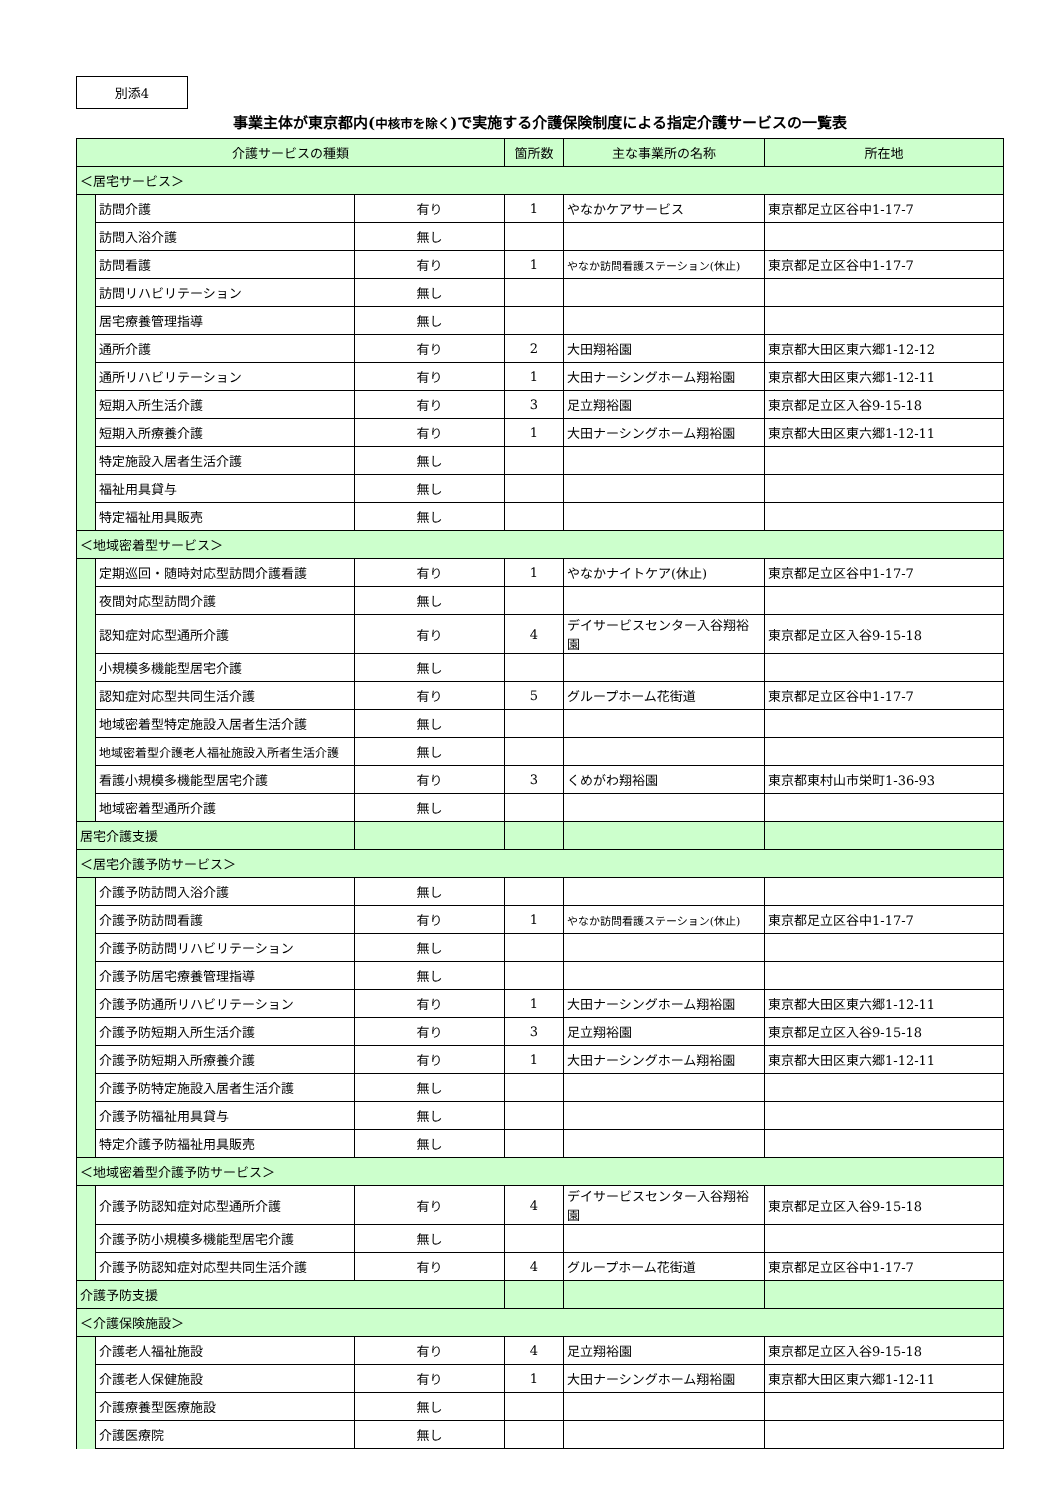別添4
事業主体が東京都内(中核市を除く)で実施する介護保険制度による指定介護サービスの一覧表
| 介護サービスの種類 | | | 箇所数 | 主な事業所の名称 | 所在地 |
| --- | --- | --- | --- | --- | --- |
| ＜居宅サービス＞ | | | | | |
| | 訪問介護 | 有り | 1 | やなかケアサービス | 東京都足立区谷中1-17-7 |
| | 訪問入浴介護 | 無し | | | |
| | 訪問看護 | 有り | 1 | やなか訪問看護ステーション(休止) | 東京都足立区谷中1-17-7 |
| | 訪問リハビリテーション | 無し | | | |
| | 居宅療養管理指導 | 無し | | | |
| | 通所介護 | 有り | 2 | 大田翔裕園 | 東京都大田区東六郷1-12-12 |
| | 通所リハビリテーション | 有り | 1 | 大田ナーシングホーム翔裕園 | 東京都大田区東六郷1-12-11 |
| | 短期入所生活介護 | 有り | 3 | 足立翔裕園 | 東京都足立区入谷9-15-18 |
| | 短期入所療養介護 | 有り | 1 | 大田ナーシングホーム翔裕園 | 東京都大田区東六郷1-12-11 |
| | 特定施設入居者生活介護 | 無し | | | |
| | 福祉用具貸与 | 無し | | | |
| | 特定福祉用具販売 | 無し | | | |
| ＜地域密着型サービス＞ | | | | | |
| | 定期巡回・随時対応型訪問介護看護 | 有り | 1 | やなかナイトケア(休止) | 東京都足立区谷中1-17-7 |
| | 夜間対応型訪問介護 | 無し | | | |
| | 認知症対応型通所介護 | 有り | 4 | デイサービスセンター入谷翔裕園 | 東京都足立区入谷9-15-18 |
| | 小規模多機能型居宅介護 | 無し | | | |
| | 認知症対応型共同生活介護 | 有り | 5 | グループホーム花街道 | 東京都足立区谷中1-17-7 |
| | 地域密着型特定施設入居者生活介護 | 無し | | | |
| | 地域密着型介護老人福祉施設入所者生活介護 | 無し | | | |
| | 看護小規模多機能型居宅介護 | 有り | 3 | くめがわ翔裕園 | 東京都東村山市栄町1-36-93 |
| | 地域密着型通所介護 | 無し | | | |
| 居宅介護支援 | | | | | |
| ＜居宅介護予防サービス＞ | | | | | |
| | 介護予防訪問入浴介護 | 無し | | | |
| | 介護予防訪問看護 | 有り | 1 | やなか訪問看護ステーション(休止) | 東京都足立区谷中1-17-7 |
| | 介護予防訪問リハビリテーション | 無し | | | |
| | 介護予防居宅療養管理指導 | 無し | | | |
| | 介護予防通所リハビリテーション | 有り | 1 | 大田ナーシングホーム翔裕園 | 東京都大田区東六郷1-12-11 |
| | 介護予防短期入所生活介護 | 有り | 3 | 足立翔裕園 | 東京都足立区入谷9-15-18 |
| | 介護予防短期入所療養介護 | 有り | 1 | 大田ナーシングホーム翔裕園 | 東京都大田区東六郷1-12-11 |
| | 介護予防特定施設入居者生活介護 | 無し | | | |
| | 介護予防福祉用具貸与 | 無し | | | |
| | 特定介護予防福祉用具販売 | 無し | | | |
| ＜地域密着型介護予防サービス＞ | | | | | |
| | 介護予防認知症対応型通所介護 | 有り | 4 | デイサービスセンター入谷翔裕園 | 東京都足立区入谷9-15-18 |
| | 介護予防小規模多機能型居宅介護 | 無し | | | |
| | 介護予防認知症対応型共同生活介護 | 有り | 4 | グループホーム花街道 | 東京都足立区谷中1-17-7 |
| 介護予防支援 | | | | | |
| ＜介護保険施設＞ | | | | | |
| | 介護老人福祉施設 | 有り | 4 | 足立翔裕園 | 東京都足立区入谷9-15-18 |
| | 介護老人保健施設 | 有り | 1 | 大田ナーシングホーム翔裕園 | 東京都大田区東六郷1-12-11 |
| | 介護療養型医療施設 | 無し | | | |
| | 介護医療院 | 無し | | | |